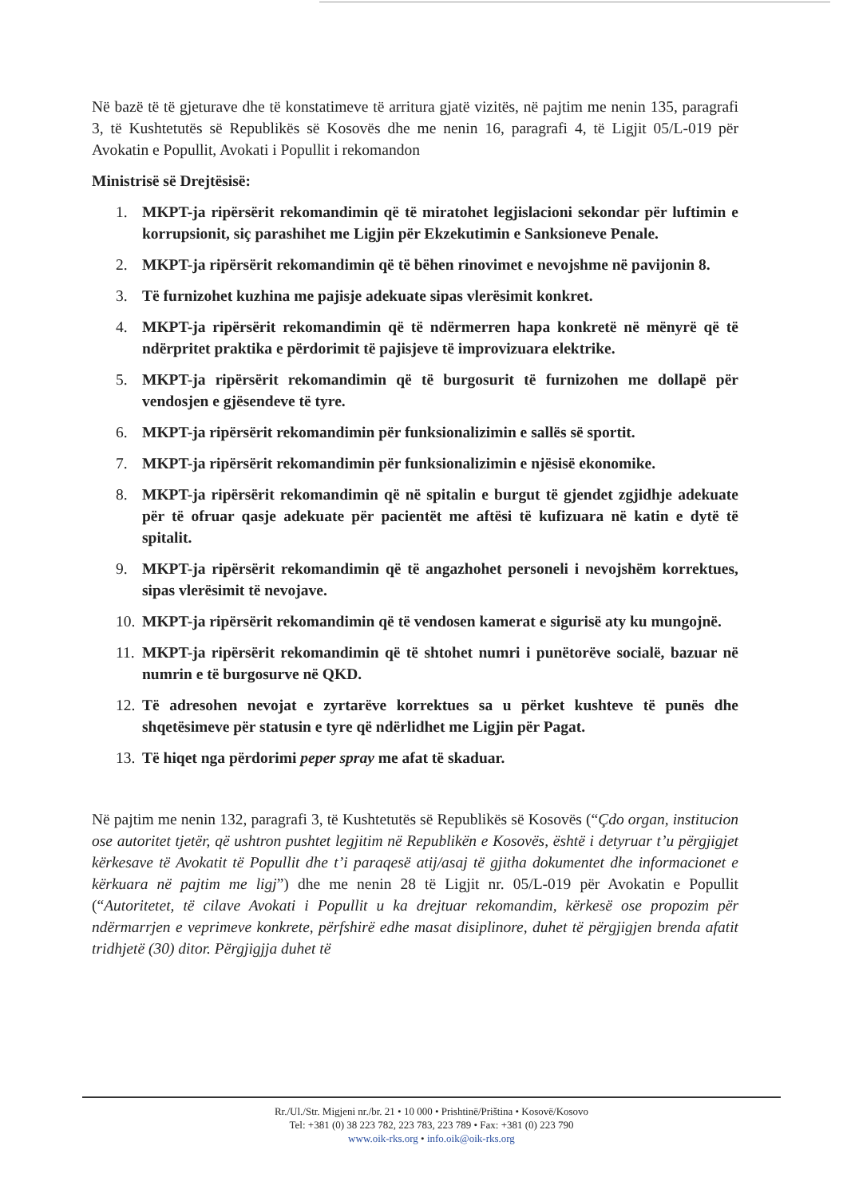Në bazë të të gjeturave dhe të konstatimeve të arritura gjatë vizitës, në pajtim me nenin 135, paragrafi 3, të Kushtetutës së Republikës së Kosovës dhe me nenin 16, paragrafi 4, të Ligjit 05/L-019 për Avokatin e Popullit, Avokati i Popullit i rekomandon
Ministrisë së Drejtësisë:
1. MKPT-ja ripërsërit rekomandimin që të miratohet legjislacioni sekondar për luftimin e korrupsionit, siç parashihet me Ligjin për Ekzekutimin e Sanksioneve Penale.
2. MKPT-ja ripërsërit rekomandimin që të bëhen rinovimet e nevojshme në pavijonin 8.
3. Të furnizohet kuzhina me pajisje adekuate sipas vlerësimit konkret.
4. MKPT-ja ripërsërit rekomandimin që të ndërmerren hapa konkretë në mënyrë që të ndërpritet praktika e përdorimit të pajisjeve të improvizuara elektrike.
5. MKPT-ja ripërsërit rekomandimin që të burgosurit të furnizohen me dollapë për vendosjen e gjësendeve të tyre.
6. MKPT-ja ripërsërit rekomandimin për funksionalizimin e sallës së sportit.
7. MKPT-ja ripërsërit rekomandimin për funksionalizimin e njësisë ekonomike.
8. MKPT-ja ripërsërit rekomandimin që në spitalin e burgut të gjendet zgjidhje adekuate për të ofruar qasje adekuate për pacientët me aftësi të kufizuara në katin e dytë të spitalit.
9. MKPT-ja ripërsërit rekomandimin që të angazhohet personeli i nevojshëm korrektues, sipas vlerësimit të nevojave.
10. MKPT-ja ripërsërit rekomandimin që të vendosen kamerat e sigurisë aty ku mungojnë.
11. MKPT-ja ripërsërit rekomandimin që të shtohet numri i punëtorëve socialë, bazuar në numrin e të burgosurve në QKD.
12. Të adresohen nevojat e zyrtarëve korrektues sa u përket kushteve të punës dhe shqetësimeve për statusin e tyre që ndërlidhet me Ligjin për Pagat.
13. Të hiqet nga përdorimi peper spray me afat të skaduar.
Në pajtim me nenin 132, paragrafi 3, të Kushtetutës së Republikës së Kosovës (“Çdo organ, institucion ose autoritet tjetër, që ushtron pushtet legjitim në Republikën e Kosovës, është i detyruar t’u përgjigjet kërkesave të Avokatit të Popullit dhe t’i paraqesë atij/asaj të gjitha dokumentet dhe informacionet e kërkuara në pajtim me ligj”) dhe me nenin 28 të Ligjit nr. 05/L-019 për Avokatin e Popullit (“Autoritetet, të cilave Avokati i Popullit u ka drejtuar rekomandim, kërkesë ose propozim për ndërmarrjen e veprimeve konkrete, përfshirë edhe masat disiplinore, duhet të përgjigjen brenda afatit tridhjetë (30) ditor. Përgjigjja duhet të
Rr./Ul./Str. Migjeni nr./br. 21 • 10 000 • Prishtinë/Priština • Kosovë/Kosovo
Tel: +381 (0) 38 223 782, 223 783, 223 789 • Fax: +381 (0) 223 790
www.oik-rks.org • info.oik@oik-rks.org